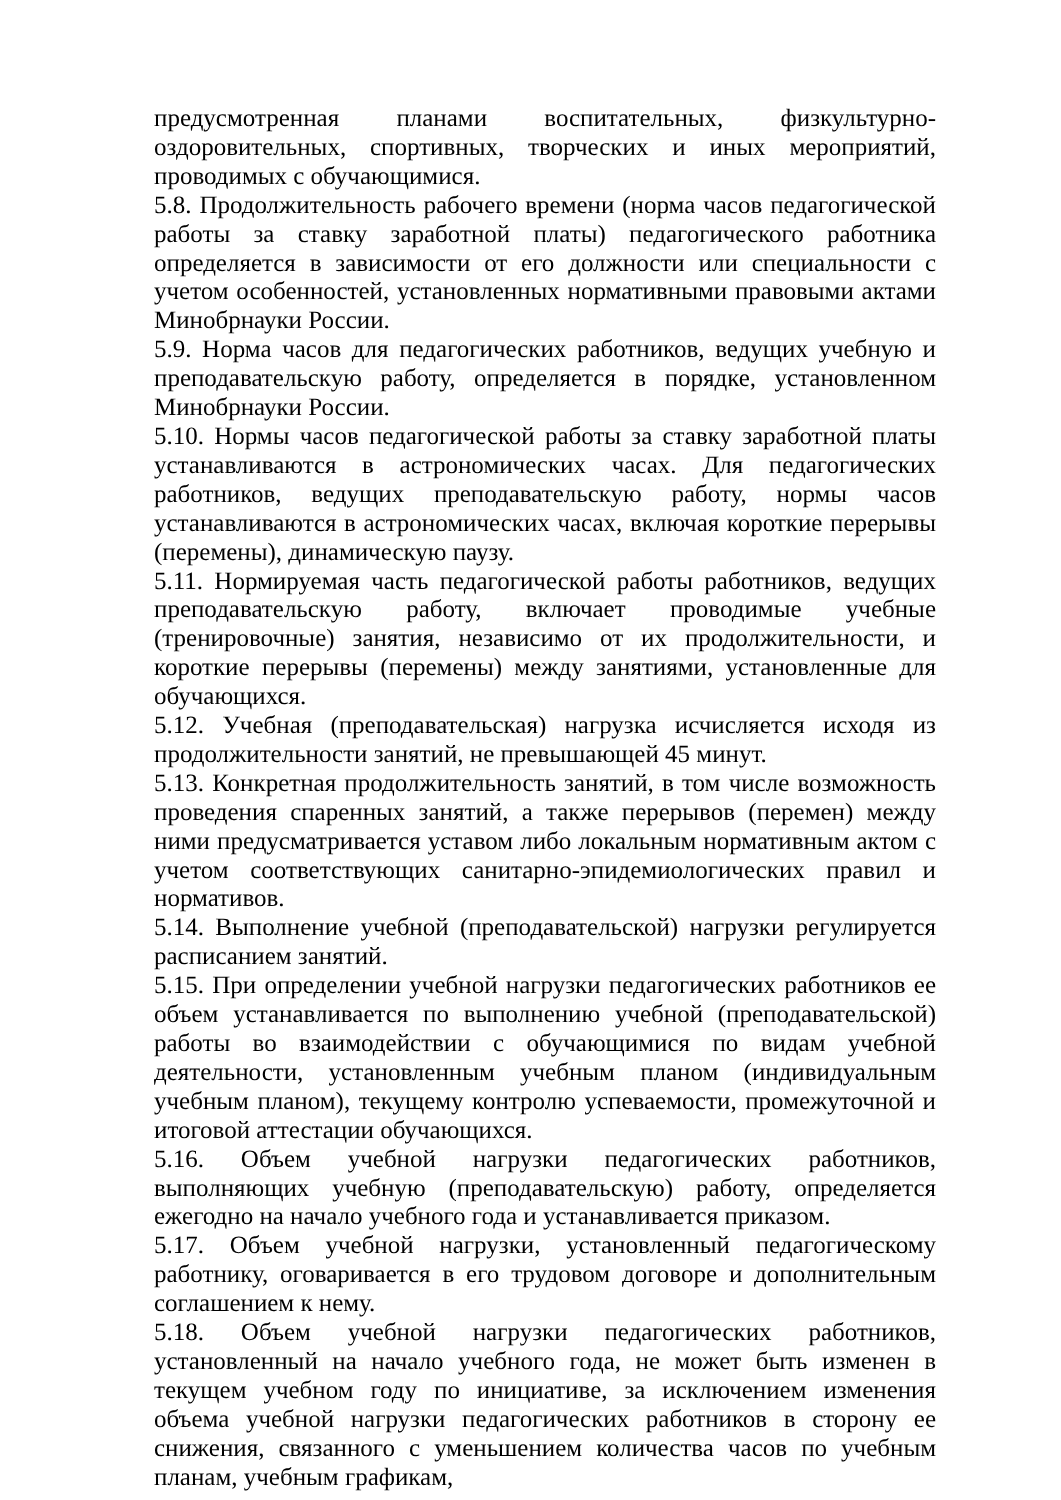предусмотренная планами воспитательных, физкультурно-оздоровительных, спортивных, творческих и иных мероприятий, проводимых с обучающимися.
5.8. Продолжительность рабочего времени (норма часов педагогической работы за ставку заработной платы) педагогического работника определяется в зависимости от его должности или специальности с учетом особенностей, установленных нормативными правовыми актами Минобрнауки России.
5.9. Норма часов для педагогических работников, ведущих учебную и преподавательскую работу, определяется в порядке, установленном Минобрнауки России.
5.10. Нормы часов педагогической работы за ставку заработной платы устанавливаются в астрономических часах. Для педагогических работников, ведущих преподавательскую работу, нормы часов устанавливаются в астрономических часах, включая короткие перерывы (перемены), динамическую паузу.
5.11. Нормируемая часть педагогической работы работников, ведущих преподавательскую работу, включает проводимые учебные (тренировочные) занятия, независимо от их продолжительности, и короткие перерывы (перемены) между занятиями, установленные для обучающихся.
5.12. Учебная (преподавательская) нагрузка исчисляется исходя из продолжительности занятий, не превышающей 45 минут.
5.13. Конкретная продолжительность занятий, в том числе возможность проведения спаренных занятий, а также перерывов (перемен) между ними предусматривается уставом либо локальным нормативным актом с учетом соответствующих санитарно-эпидемиологических правил и нормативов.
5.14. Выполнение учебной (преподавательской) нагрузки регулируется расписанием занятий.
5.15. При определении учебной нагрузки педагогических работников ее объем устанавливается по выполнению учебной (преподавательской) работы во взаимодействии с обучающимися по видам учебной деятельности, установленным учебным планом (индивидуальным учебным планом), текущему контролю успеваемости, промежуточной и итоговой аттестации обучающихся.
5.16. Объем учебной нагрузки педагогических работников, выполняющих учебную (преподавательскую) работу, определяется ежегодно на начало учебного года и устанавливается приказом.
5.17. Объем учебной нагрузки, установленный педагогическому работнику, оговаривается в его трудовом договоре и дополнительным соглашением к нему.
5.18. Объем учебной нагрузки педагогических работников, установленный на начало учебного года, не может быть изменен в текущем учебном году по инициативе, за исключением изменения объема учебной нагрузки педагогических работников в сторону ее снижения, связанного с уменьшением количества часов по учебным планам, учебным графикам,